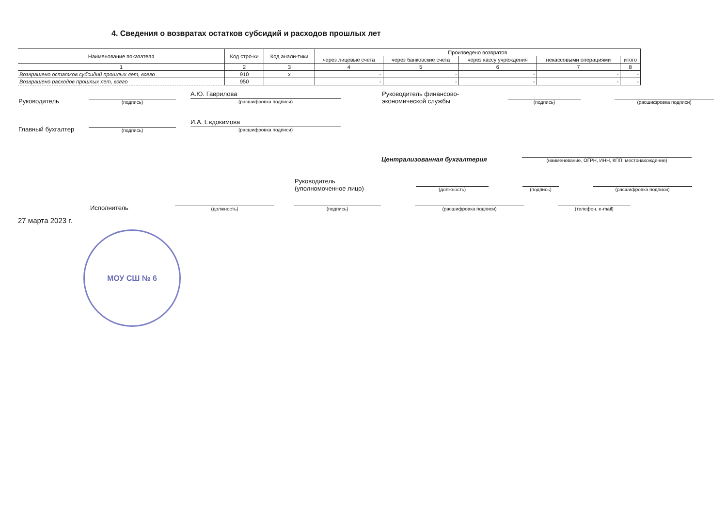4. Сведения о возвратах остатков субсидий и расходов прошлых лет
| Наименование показателя | Код стро-ки | Код анали-тики | Произведено возвратов | | | | |
| --- | --- | --- | --- | --- | --- | --- | --- |
| | | | через лицевые счета | через банковские счета | через кассу учреждения | некассовыми операциями | итого |
| 1 | 2 | 3 | 4 | 5 | 6 | 7 | 8 |
| Возвращено остатков субсидий прошлых лет, всего | 910 | х | - | - | - | - | - |
| Возвращено расходов прошлых лет, всего | 950 | | - | - | - | - | - |
Руководитель (подпись) А.Ю. Гаврилова
(расшифровка подписи) Руководитель финансово-экономической службы (подпись) (расшифровка подписи)
Главный бухгалтер (подпись) И.А. Евдокимова
(расшифровка подписи)
Централизованная бухгалтерия (наименование, ОГРН, ИНН, КПП, местонахождение)
Руководитель
(уполномоченное лицо) (должность) (подпись) (расшифровка подписи)
Исполнитель (должность) (подпись) (расшифровка подписи) (телефон, e-mail)
27 марта 2023 г.
МОУ СШ № 6